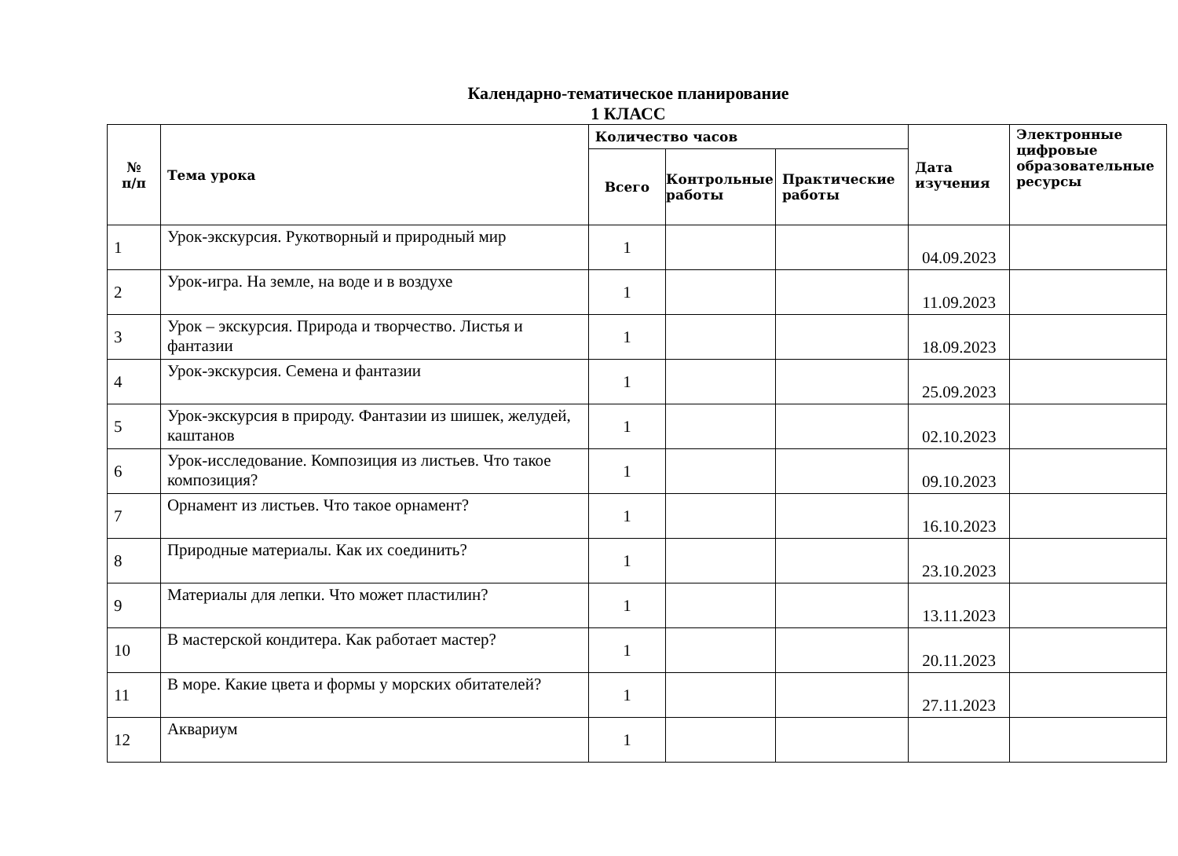Календарно-тематическое планирование
1 КЛАСС
| № п/п | Тема урока | Количество часов | | | Дата изучения | Электронные цифровые образовательные ресурсы |
| --- | --- | --- | --- | --- | --- | --- |
| | | Всего | Контрольные работы | Практические работы | | |
| 1 | Урок-экскурсия. Рукотворный и природный мир | 1 | | | 04.09.2023 | |
| 2 | Урок-игра. На земле, на воде и в воздухе | 1 | | | 11.09.2023 | |
| 3 | Урок – экскурсия. Природа и творчество. Листья и фантазии | 1 | | | 18.09.2023 | |
| 4 | Урок-экскурсия. Семена и фантазии | 1 | | | 25.09.2023 | |
| 5 | Урок-экскурсия в природу. Фантазии из шишек, желудей, каштанов | 1 | | | 02.10.2023 | |
| 6 | Урок-исследование. Композиция из листьев. Что такое композиция? | 1 | | | 09.10.2023 | |
| 7 | Орнамент из листьев. Что такое орнамент? | 1 | | | 16.10.2023 | |
| 8 | Природные материалы. Как их соединить? | 1 | | | 23.10.2023 | |
| 9 | Материалы для лепки. Что может пластилин? | 1 | | | 13.11.2023 | |
| 10 | В мастерской кондитера. Как работает мастер? | 1 | | | 20.11.2023 | |
| 11 | В море. Какие цвета и формы у морских обитателей? | 1 | | | 27.11.2023 | |
| 12 | Аквариум | 1 | | | | |